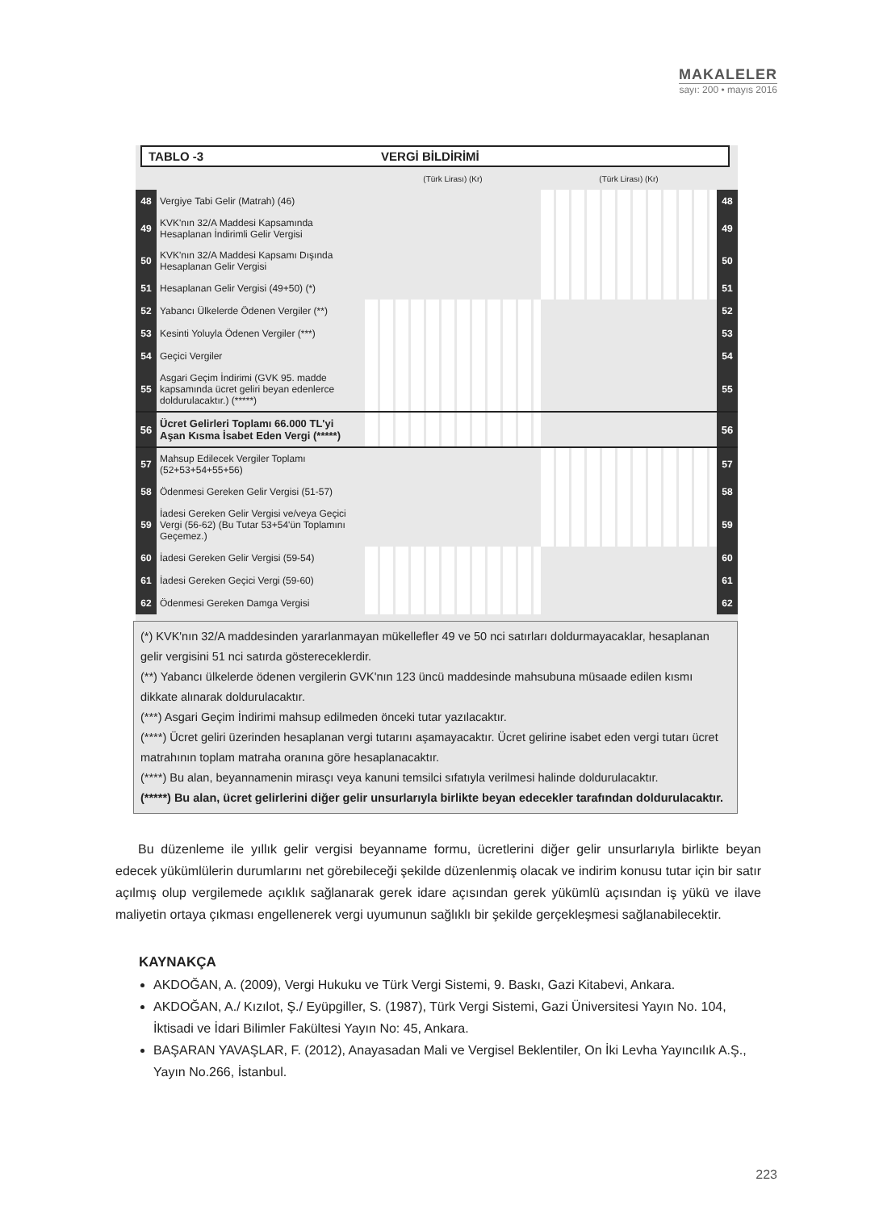MAKALELER
sayı: 200 • mayıs 2016
TABLO -3 VERGİ BİLDİRİMİ
| | | (Türk Lirası) (Kr) | (Türk Lirası) (Kr) | |
| 48 | Vergiye Tabi Gelir (Matrah) (46) | | | 48 |
| 49 | KVK'nın 32/A Maddesi Kapsamında Hesaplanan İndirimli Gelir Vergisi | | | 49 |
| 50 | KVK'nın 32/A Maddesi Kapsamı Dışında Hesaplanan Gelir Vergisi | | | 50 |
| 51 | Hesaplanan Gelir Vergisi (49+50) (*) | | | 51 |
| 52 | Yabancı Ülkelerde Ödenen Vergiler (**) | | | 52 |
| 53 | Kesinti Yoluyla Ödenen Vergiler (***) | | | 53 |
| 54 | Geçici Vergiler | | | 54 |
| 55 | Asgari Geçim İndirimi (GVK 95. madde kapsamında ücret geliri beyan edenlerce doldurulacaktır.) (*****) | | | 55 |
| 56 | Ücret Gelirleri Toplamı 66.000 TL'yi Aşan Kısma İsabet Eden Vergi (*****) | | | 56 |
| 57 | Mahsup Edilecek Vergiler Toplamı (52+53+54+55+56) | | | 57 |
| 58 | Ödenmesi Gereken Gelir Vergisi (51-57) | | | 58 |
| 59 | İadesi Gereken Gelir Vergisi ve/veya Geçici Vergi (56-62) (Bu Tutar 53+54'ün Toplamını Geçemez.) | | | 59 |
| 60 | İadesi Gereken Gelir Vergisi (59-54) | | | 60 |
| 61 | İadesi Gereken Geçici Vergi (59-60) | | | 61 |
| 62 | Ödenmesi Gereken Damga Vergisi | | | 62 |
(*) KVK'nın 32/A maddesinden yararlanmayan mükellefler 49 ve 50 nci satırları doldurmayacaklar, hesaplanan gelir vergisini 51 nci satırda göstereceklerdir.
(**) Yabancı ülkelerde ödenen vergilerin GVK'nın 123 üncü maddesinde mahsubuna müsaade edilen kısmı dikkate alınarak doldurulacaktır.
(***) Asgari Geçim İndirimi mahsup edilmeden önceki tutar yazılacaktır.
(****) Ücret geliri üzerinden hesaplanan vergi tutarını aşamayacaktır. Ücret gelirine isabet eden vergi tutarı ücret matrahının toplam matraha oranına göre hesaplanacaktır.
(****) Bu alan, beyannamenin mirasçı veya kanuni temsilci sıfatıyla verilmesi halinde doldurulacaktır.
(*****) Bu alan, ücret gelirlerini diğer gelir unsurlarıyla birlikte beyan edecekler tarafından doldurulacaktır.
Bu düzenleme ile yıllık gelir vergisi beyanname formu, ücretlerini diğer gelir unsurlarıyla birlikte beyan edecek yükümlülerin durumlarını net görebileceği şekilde düzenlenmiş olacak ve indirim konusu tutar için bir satır açılmış olup vergilemede açıklık sağlanarak gerek idare açısından gerek yükümlü açısından iş yükü ve ilave maliyetin ortaya çıkması engellenerek vergi uyumunun sağlıklı bir şekilde gerçekleşmesi sağlanabilecektir.
KAYNAKÇA
AKDOĞAN, A. (2009), Vergi Hukuku ve Türk Vergi Sistemi, 9. Baskı, Gazi Kitabevi, Ankara.
AKDOĞAN, A./ Kızılot, Ş./ Eyüpgiller, S. (1987), Türk Vergi Sistemi, Gazi Üniversitesi Yayın No. 104, İktisadi ve İdari Bilimler Fakültesi Yayın No: 45, Ankara.
BAŞARAN YAVAŞLAR, F. (2012), Anayasadan Mali ve Vergisel Beklentiler, On İki Levha Yayıncılık A.Ş., Yayın No.266, İstanbul.
223